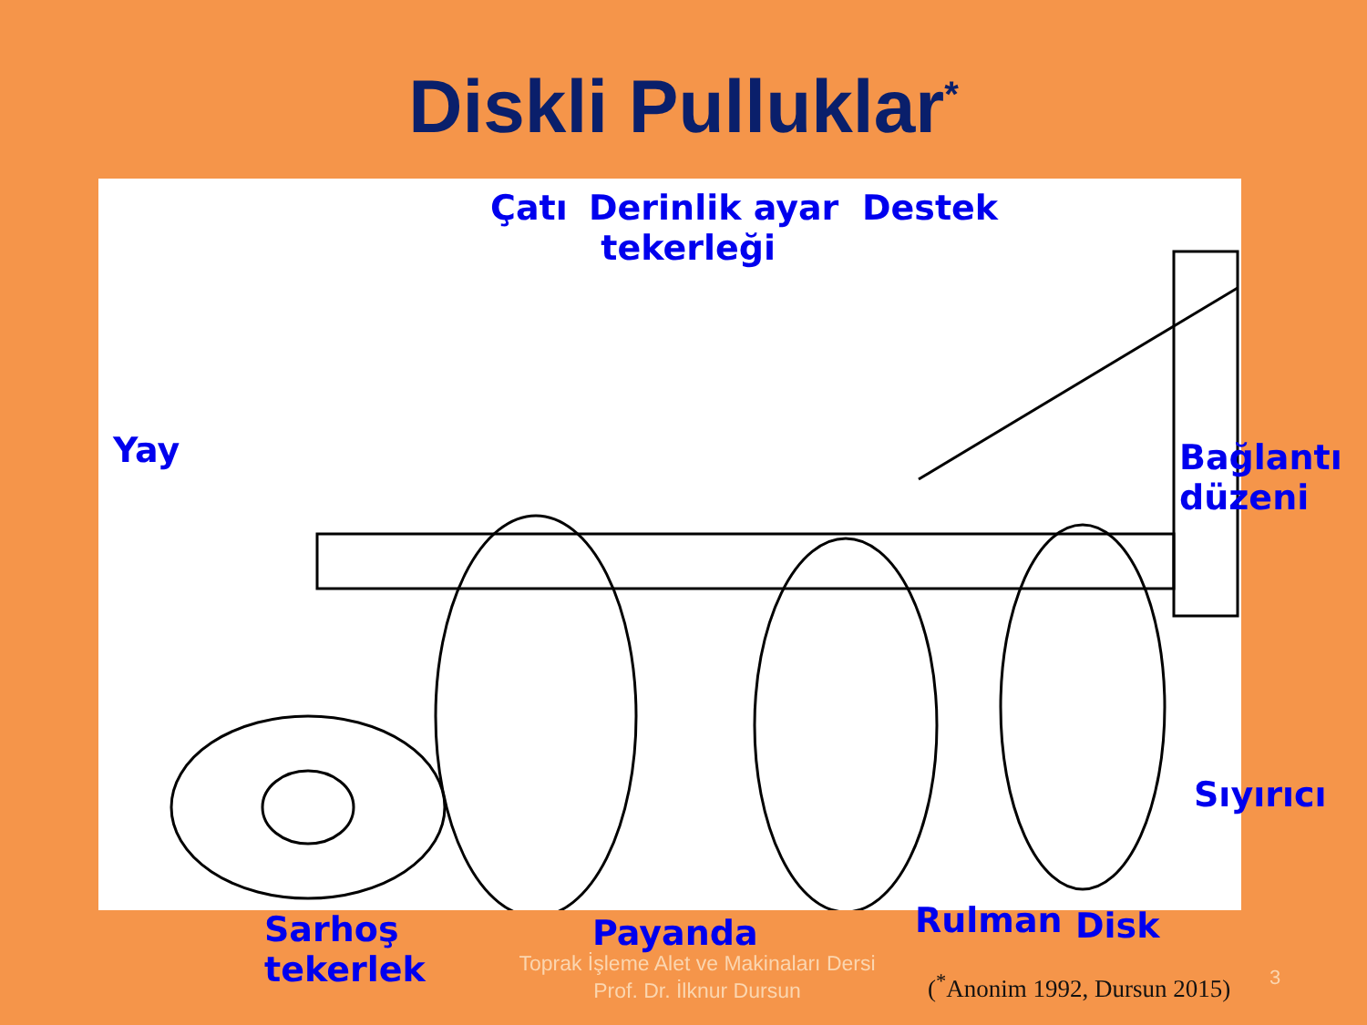Diskli Pulluklar<sup>*</sup>
Çatı
Derinlik ayar
tekerleği
Destek
Yay
Bağlantı
düzeni
Sıyırıcı
Sarhoş
tekerlek
Payanda Rulman Disk
Toprak İşleme Alet ve Makinaları Dersi
Prof. Dr. İlknur Dursun
(<sup>*</sup>Anonim 1992, Dursun 2015) 3